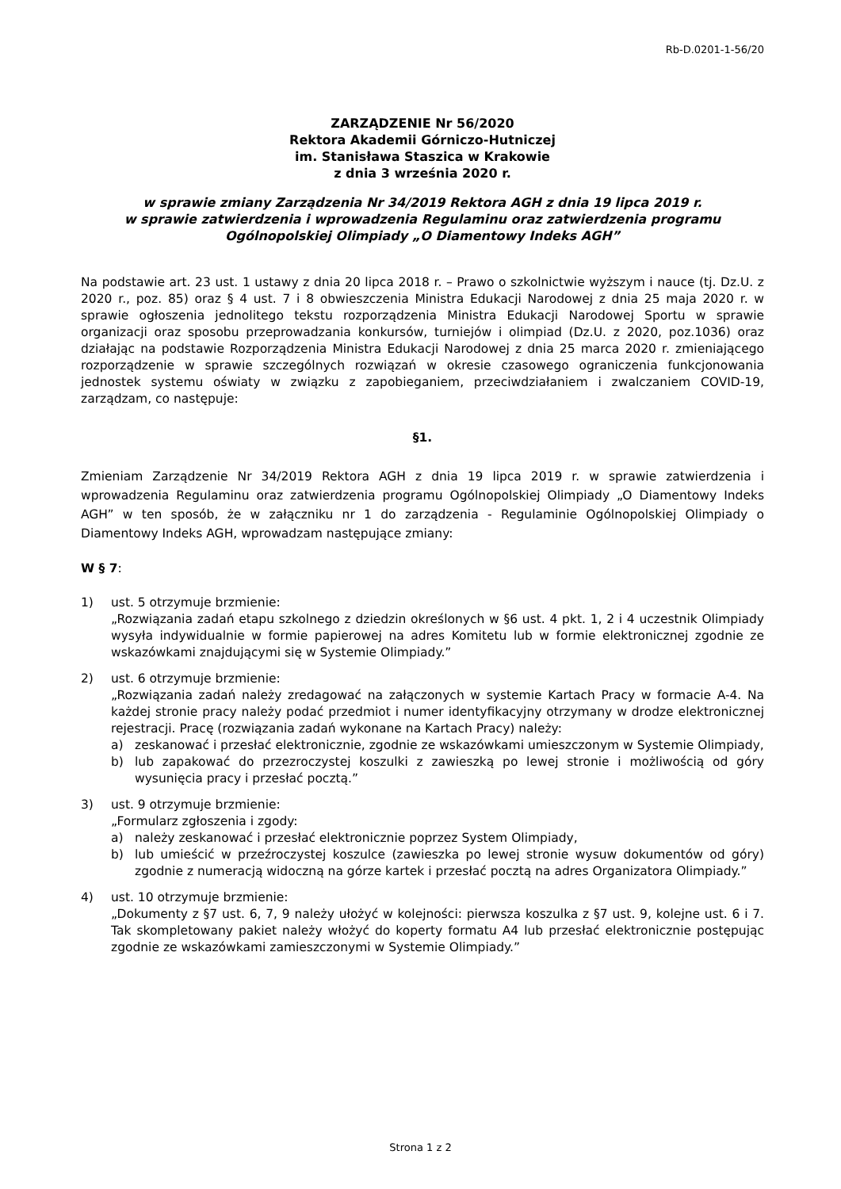Rb-D.0201-1-56/20
ZARZĄDZENIE Nr 56/2020
Rektora Akademii Górniczo-Hutniczej
im. Stanisława Staszica w Krakowie
z dnia 3 września 2020 r.
w sprawie zmiany Zarządzenia Nr 34/2019 Rektora AGH z dnia 19 lipca 2019 r.
w sprawie zatwierdzenia i wprowadzenia Regulaminu oraz zatwierdzenia programu
Ogólnopolskiej Olimpiady „O Diamentowy Indeks AGH”
Na podstawie art. 23 ust. 1 ustawy z dnia 20 lipca 2018 r. – Prawo o szkolnictwie wyższym i nauce (tj. Dz.U. z 2020 r., poz. 85) oraz § 4 ust. 7 i 8 obwieszczenia Ministra Edukacji Narodowej z dnia 25 maja 2020 r. w sprawie ogłoszenia jednolitego tekstu rozporządzenia Ministra Edukacji Narodowej Sportu w sprawie organizacji oraz sposobu przeprowadzania konkursów, turniejów i olimpiad (Dz.U. z 2020, poz.1036) oraz działając na podstawie Rozporządzenia Ministra Edukacji Narodowej z dnia 25 marca 2020 r. zmieniającego rozporządzenie w sprawie szczególnych rozwiązań w okresie czasowego ograniczenia funkcjonowania jednostek systemu oświaty w związku z zapobieganiem, przeciwdziałaniem i zwalczaniem COVID-19, zarządzam, co następuje:
§1.
Zmieniam Zarządzenie Nr 34/2019 Rektora AGH z dnia 19 lipca 2019 r. w sprawie zatwierdzenia i wprowadzenia Regulaminu oraz zatwierdzenia programu Ogólnopolskiej Olimpiady „O Diamentowy Indeks AGH” w ten sposób, że w załączniku nr 1 do zarządzenia - Regulaminie Ogólnopolskiej Olimpiady o Diamentowy Indeks AGH, wprowadzam następujące zmiany:
W § 7:
1) ust. 5 otrzymuje brzmienie:
„Rozwiązania zadań etapu szkolnego z dziedzin określonych w §6 ust. 4 pkt. 1, 2 i 4 uczestnik Olimpiady wysyła indywidualnie w formie papierowej na adres Komitetu lub w formie elektronicznej zgodnie ze wskazówkami znajdującymi się w Systemie Olimpiady.”
2) ust. 6 otrzymuje brzmienie:
„Rozwiązania zadań należy zredagować na załączonych w systemie Kartach Pracy w formacie A-4. Na każdej stronie pracy należy podać przedmiot i numer identyfikacyjny otrzymany w drodze elektronicznej rejestracji. Pracę (rozwiązania zadań wykonane na Kartach Pracy) należy:
a) zeskanować i przesłać elektronicznie, zgodnie ze wskazówkami umieszczonym w Systemie Olimpiady,
b) lub zapakować do przezroczystej koszulki z zawieszką po lewej stronie i możliwością od góry wysunięcia pracy i przesłać pocztą.”
3) ust. 9 otrzymuje brzmienie:
„Formularz zgłoszenia i zgody:
a) należy zeskanować i przesłać elektronicznie poprzez System Olimpiady,
b) lub umieścić w przeźroczystej koszulce (zawieszka po lewej stronie wysuw dokumentów od góry) zgodnie z numeracją widoczną na górze kartek i przesłać pocztą na adres Organizatora Olimpiady.”
4) ust. 10 otrzymuje brzmienie:
„Dokumenty z §7 ust. 6, 7, 9 należy ułożyć w kolejności: pierwsza koszulka z §7 ust. 9, kolejne ust. 6 i 7. Tak skompletowany pakiet należy włożyć do koperty formatu A4 lub przesłać elektronicznie postępując zgodnie ze wskazówkami zamieszczonymi w Systemie Olimpiady.”
Strona 1 z 2